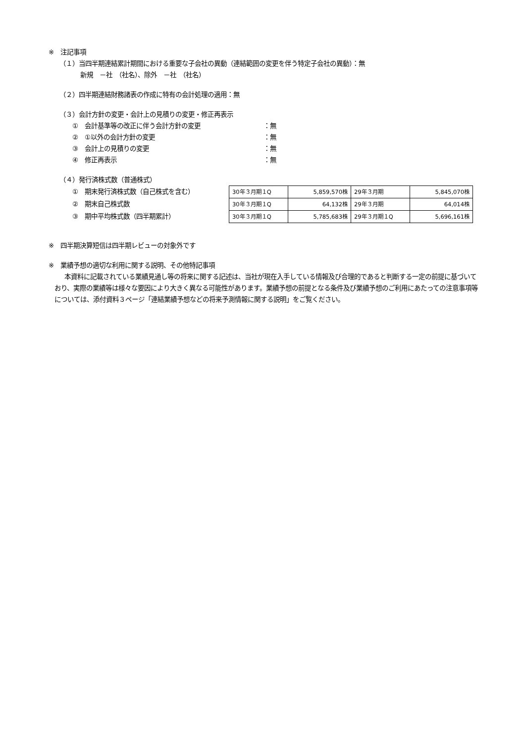※　注記事項
（１）当四半期連結累計期間における重要な子会社の異動（連結範囲の変更を伴う特定子会社の異動）：無
新規　－社　（社名）、除外　－社　（社名）
（２）四半期連結財務諸表の作成に特有の会計処理の適用：無
（３）会計方針の変更・会計上の見積りの変更・修正再表示
①　会計基準等の改正に伴う会計方針の変更 ：無
②　①以外の会計方針の変更 ：無
③　会計上の見積りの変更 ：無
④　修正再表示 ：無
（４）発行済株式数（普通株式）
①　期末発行済株式数（自己株式を含む）
②　期末自己株式数
③　期中平均株式数（四半期累計）
| 30年３月期１Q | 5,859,570株 | 29年３月期 | 5,845,070株 |
| 30年３月期１Q | 64,132株 | 29年３月期 | 64,014株 |
| 30年３月期１Q | 5,785,683株 | 29年３月期１Q | 5,696,161株 |
※　四半期決算短信は四半期レビューの対象外です
※　業績予想の適切な利用に関する説明、その他特記事項
本資料に記載されている業績見通し等の将来に関する記述は、当社が現在入手している情報及び合理的であると判断する一定の前提に基づいており、実際の業績等は様々な要因により大きく異なる可能性があります。業績予想の前提となる条件及び業績予想のご利用にあたっての注意事項等については、添付資料３ページ「連結業績予想などの将来予測情報に関する説明」をご覧ください。